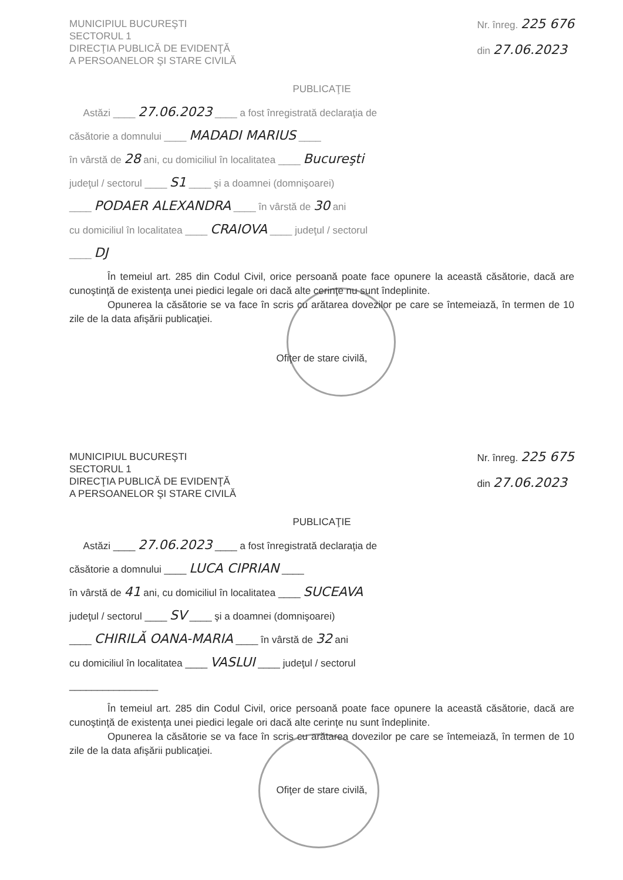MUNICIPIUL BUCUREŞTI
SECTORUL 1
DIRECŢIA PUBLICĂ DE EVIDENŢĂ
A PERSOANELOR ŞI STARE CIVILĂ
Nr. înreg. 225 676
din 27.06.2023
PUBLICAŢIE
Astăzi ____ 27.06.2023 ____ a fost înregistrată declaraţia de
căsătorie a domnului ____ MADADI MARIUS ____
în vârstă de 28 ani, cu domiciliul în localitatea ____ Bucureşti
judeţul / sectorul ____ S1 ____ şi a doamnei (domnişoarei)
____ PODAER ALEXANDRA ____ în vârstă de 30 ani
cu domiciliul în localitatea ____ CRAIOVA ____ judeţul / sectorul
____ DJ
În temeiul art. 285 din Codul Civil, orice persoană poate face opunere la această căsătorie, dacă are cunoştinţă de existenţa unei piedici legale ori dacă alte cerinţe nu sunt îndeplinite.
Opunerea la căsătorie se va face în scris cu arătarea dovezilor pe care se întemeiază, în termen de 10 zile de la data afişării publicaţiei.
Ofiţer de stare civilă,
MUNICIPIUL BUCUREŞTI
SECTORUL 1
DIRECŢIA PUBLICĂ DE EVIDENŢĂ
A PERSOANELOR ŞI STARE CIVILĂ
Nr. înreg. 225 675
din 27.06.2023
PUBLICAŢIE
Astăzi ____ 27.06.2023 ____ a fost înregistrată declaraţia de
căsătorie a domnului ____ LUCA CIPRIAN ____
în vârstă de 41 ani, cu domiciliul în localitatea ____ SUCEAVA
judeţul / sectorul ____ SV ____ şi a doamnei (domnişoarei)
____ CHIRILĂ OANA-MARIA ____ în vârstă de 32 ani
cu domiciliul în localitatea ____ VASLUI ____ judeţul / sectorul
________________
În temeiul art. 285 din Codul Civil, orice persoană poate face opunere la această căsătorie, dacă are cunoştinţă de existenţa unei piedici legale ori dacă alte cerinţe nu sunt îndeplinite.
Opunerea la căsătorie se va face în scris cu arătarea dovezilor pe care se întemeiază, în termen de 10 zile de la data afişării publicaţiei.
Ofiţer de stare civilă,